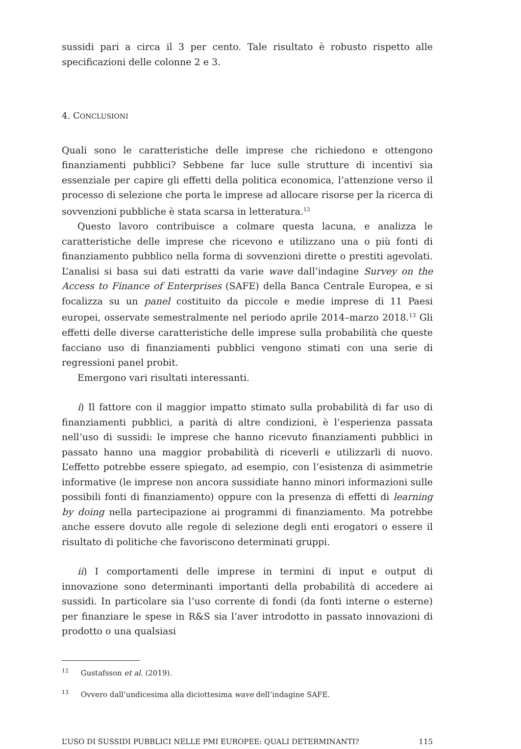sussidi pari a circa il 3 per cento. Tale risultato è robusto rispetto alle specificazioni delle colonne 2 e 3.
4. CONCLUSIONI
Quali sono le caratteristiche delle imprese che richiedono e ottengono finanziamenti pubblici? Sebbene far luce sulle strutture di incentivi sia essenziale per capire gli effetti della politica economica, l’attenzione verso il processo di selezione che porta le imprese ad allocare risorse per la ricerca di sovvenzioni pubbliche è stata scarsa in letteratura.<sup>12</sup>
Questo lavoro contribuisce a colmare questa lacuna, e analizza le caratteristiche delle imprese che ricevono e utilizzano una o più fonti di finanziamento pubblico nella forma di sovvenzioni dirette o prestiti agevolati. L’analisi si basa sui dati estratti da varie wave dall’indagine Survey on the Access to Finance of Enterprises (SAFE) della Banca Centrale Europea, e si focalizza su un panel costituito da piccole e medie imprese di 11 Paesi europei, osservate semestralmente nel periodo aprile 2014–marzo 2018.<sup>13</sup> Gli effetti delle diverse caratteristiche delle imprese sulla probabilità che queste facciano uso di finanziamenti pubblici vengono stimati con una serie di regressioni panel probit.
Emergono vari risultati interessanti.
i) Il fattore con il maggior impatto stimato sulla probabilità di far uso di finanziamenti pubblici, a parità di altre condizioni, è l’esperienza passata nell’uso di sussidi: le imprese che hanno ricevuto finanziamenti pubblici in passato hanno una maggior probabilità di riceverli e utilizzarli di nuovo. L’effetto potrebbe essere spiegato, ad esempio, con l’esistenza di asimmetrie informative (le imprese non ancora sussidiate hanno minori informazioni sulle possibili fonti di finanziamento) oppure con la presenza di effetti di learning by doing nella partecipazione ai programmi di finanziamento. Ma potrebbe anche essere dovuto alle regole di selezione degli enti erogatori o essere il risultato di politiche che favoriscono determinati gruppi.
ii) I comportamenti delle imprese in termini di input e output di innovazione sono determinanti importanti della probabilità di accedere ai sussidi. In particolare sia l’uso corrente di fondi (da fonti interne o esterne) per finanziare le spese in R&S sia l’aver introdotto in passato innovazioni di prodotto o una qualsiasi
<sup>12</sup> Gustafsson et al. (2019).
<sup>13</sup> Ovvero dall’undicesima alla diciottesima wave dell’indagine SAFE.
L’USO DI SUSSIDI PUBBLICI NELLE PMI EUROPEE: QUALI DETERMINANTI? 115